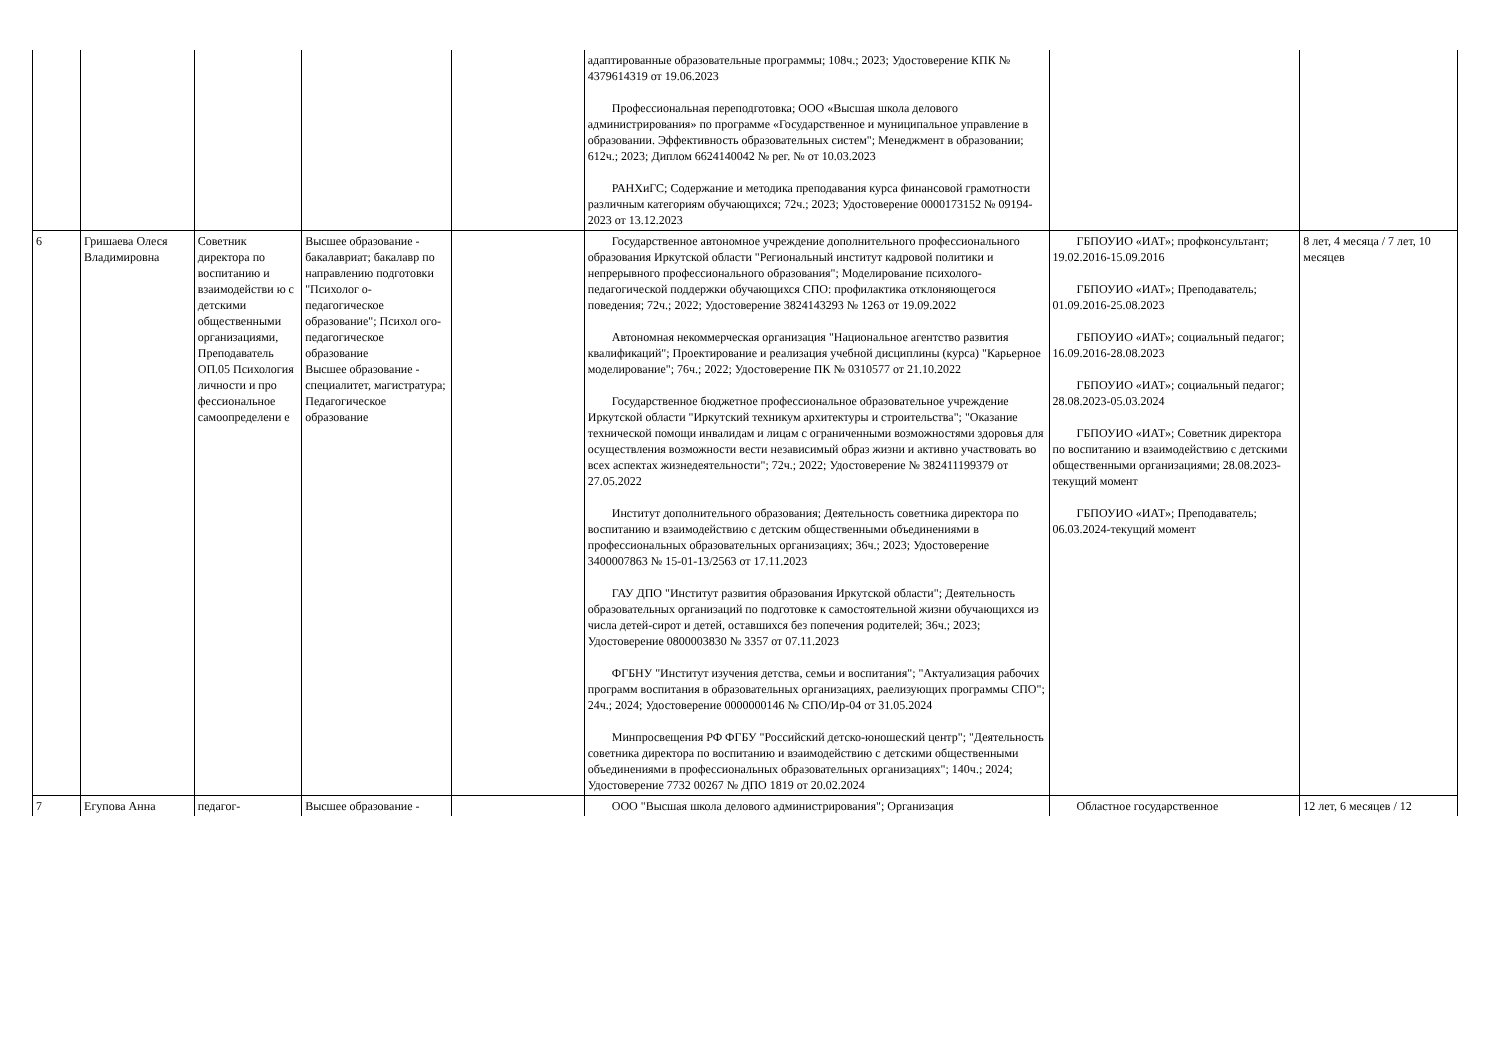| | | | | | адаптированные образовательные программы; 108ч.; 2023; Удостоверение КПК № 4379614319 от 19.06.2023 Профессиональная переподготовка; ООО «Высшая школа делового администрирования» по программе «Государственное и муниципальное управление в образовании. Эффективность образовательных систем"; Менеджмент в образовании; 612ч.; 2023; Диплом 6624140042 № рег. № от 10.03.2023 РАНХиГС; Содержание и методика преподавания курса финансовой грамотности различным категориям обучающихся; 72ч.; 2023; Удостоверение 0000173152 № 09194-2023 от 13.12.2023 | | |
| 6 | Гришаева Олеся Владимировна | Советник директора по воспитанию и взаимодействи ю с детскими общественными организациями, Преподаватель ОП.05 Психология личности и про фессиональное самоопределени е | Высшее образование - бакалавриат; бакалавр по направлению подготовки "Психолог о-педагогическое образование"; Психол ого-педагогическое образование Высшее образование - специалитет, магистратура; Педагогическое образование | | Государственное автономное учреждение дополнительного профессионального образования Иркутской области "Региональный институт кадровой политики и непрерывного профессионального образования"; Моделирование психолого-педагогической поддержки обучающихся СПО: профилактика отклоняющегося поведения; 72ч.; 2022; Удостоверение 3824143293 № 1263 от 19.09.2022 Автономная некоммерческая организация "Национальное агентство развития квалификаций"; Проектирование и реализация учебной дисциплины (курса) "Карьерное моделирование"; 76ч.; 2022; Удостоверение ПК № 0310577 от 21.10.2022 Государственное бюджетное профессиональное образовательное учреждение Иркутской области "Иркутский техникум архитектуры и строительства"; "Оказание технической помощи инвалидам и лицам с ограниченными возможностями здоровья для осуществления возможности вести независимый образ жизни и активно участвовать во всех аспектах жизнедеятельности"; 72ч.; 2022; Удостоверение № 382411199379 от 27.05.2022 Институт дополнительного образования; Деятельность советника директора по воспитанию и взаимодействию с детским общественными объединениями в профессиональных образовательных организациях; 36ч.; 2023; Удостоверение 3400007863 № 15-01-13/2563 от 17.11.2023 ГАУ ДПО "Институт развития образования Иркутской области"; Деятельность образовательных организаций по подготовке к самостоятельной жизни обучающихся из числа детей-сирот и детей, оставшихся без попечения родителей; 36ч.; 2023; Удостоверение 0800003830 № 3357 от 07.11.2023 ФГБНУ "Институт изучения детства, семьи и воспитания"; "Актуализация рабочих программ воспитания в образовательных организациях, раелизующих программы СПО"; 24ч.; 2024; Удостоверение 0000000146 № СПО/Ир-04 от 31.05.2024 Минпросвещения РФ ФГБУ "Российский детско-юношеский центр"; "Деятельность советника директора по воспитанию и взаимодействию с детскими общественными объединениями в профессиональных образовательных организациях"; 140ч.; 2024; Удостоверение 7732 00267 № ДПО 1819 от 20.02.2024 | ГБПОУИО «ИАТ»; профконсультант; 19.02.2016-15.09.2016 ГБПОУИО «ИАТ»; Преподаватель; 01.09.2016-25.08.2023 ГБПОУИО «ИАТ»; социальный педагог; 16.09.2016-28.08.2023 ГБПОУИО «ИАТ»; социальный педагог; 28.08.2023-05.03.2024 ГБПОУИО «ИАТ»; Советник директора по воспитанию и взаимодействию с детскими общественными организациями; 28.08.2023-текущий момент ГБПОУИО «ИАТ»; Преподаватель; 06.03.2024-текущий момент | 8 лет, 4 месяца / 7 лет, 10 месяцев |
| 7 | Егупова Анна | педагог- | Высшее образование - | | ООО "Высшая школа делового администрирования"; Организация | Областное государственное | 12 лет, 6 месяцев / 12 |